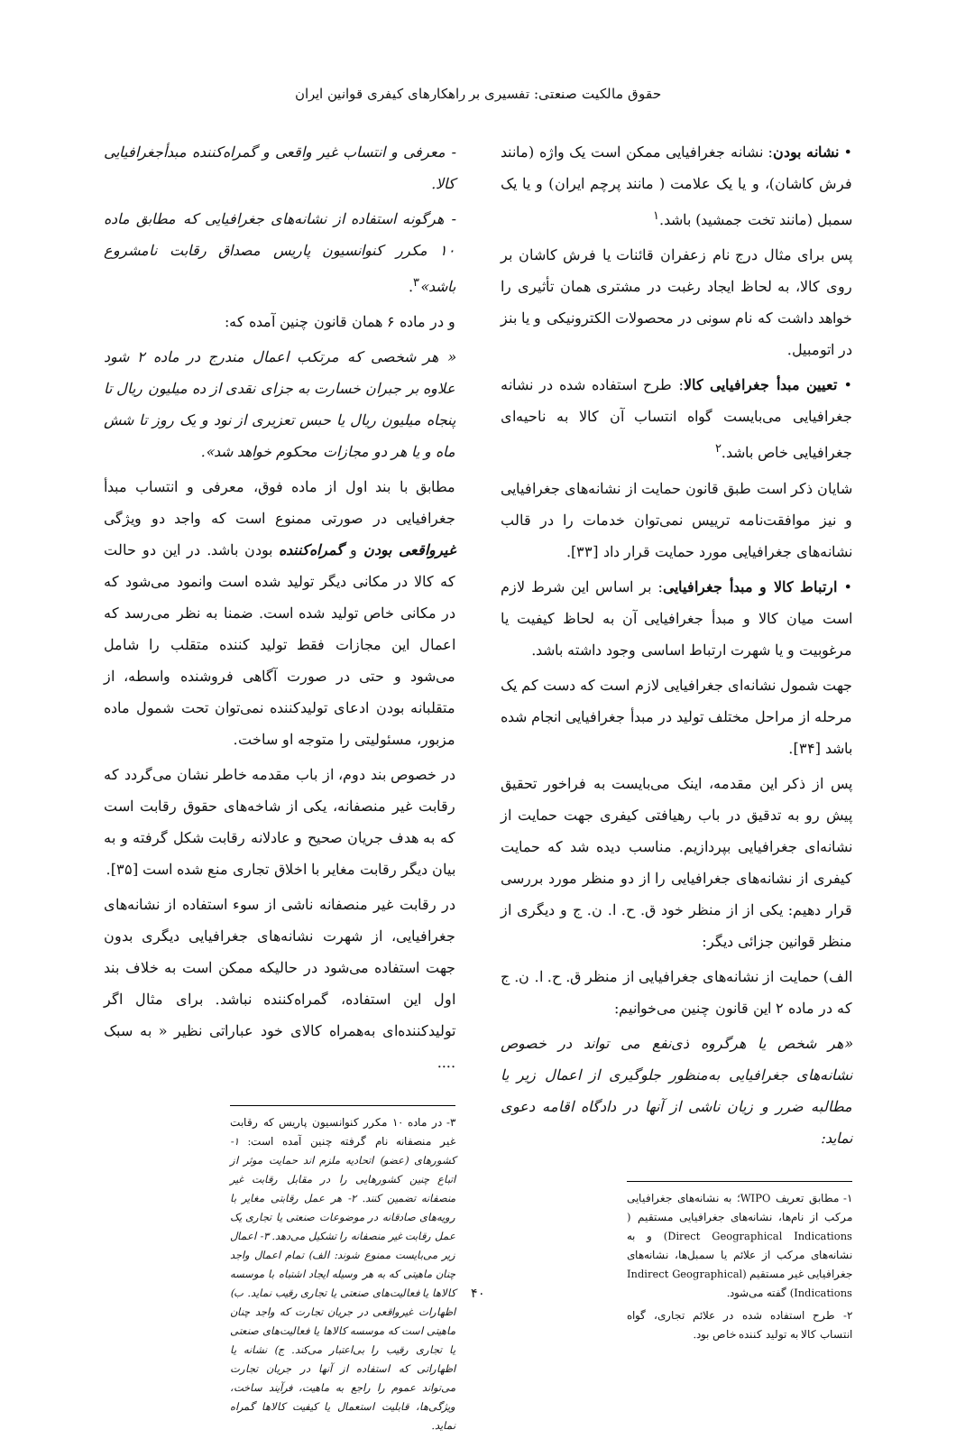حقوق مالکیت صنعتی: تفسیری بر راهکارهای کیفری قوانین ایران
• نشانه بودن: نشانه جغرافیایی ممکن است یک واژه (مانند فرش کاشان)، و یا یک علامت ( مانند پرچم ایران) و یا یک سمبل (مانند تخت جمشید) باشد.<sup>۱</sup>
پس برای مثال درج نام زعفران قائنات یا فرش کاشان بر روی کالا، به لحاظ ایجاد رغبت در مشتری همان تأثیری را خواهد داشت که نام سونی در محصولات الکترونیکی و یا بنز در اتومبیل.
• تعیین مبدأ جغرافیایی کالا: طرح استفاده شده در نشانه جغرافیایی می‌بایست گواه انتساب آن کالا به ناحیه‌ای جغرافیایی خاص باشد.<sup>۲</sup>
شایان ذکر است طبق قانون حمایت از نشانه‌های جغرافیایی و نیز موافقت‌نامه ترییس نمی‌توان خدمات را در قالب نشانه‌های جغرافیایی مورد حمایت قرار داد [۳۳].
• ارتباط کالا و مبدأ جغرافیایی: بر اساس این شرط لازم است میان کالا و مبدأ جغرافیایی آن به لحاظ کیفیت یا مرغوبیت و یا شهرت ارتباط اساسی وجود داشته باشد.
جهت شمول نشانه‌ای جغرافیایی لازم است که دست کم یک مرحله از مراحل مختلف تولید در مبدأ جغرافیایی انجام شده باشد [۳۴].
پس از ذکر این مقدمه، اینک می‌بایست به فراخور تحقیق پیش رو به تدقیق در باب رهیافتی کیفری جهت حمایت از نشانه‌ای جغرافیایی بپردازیم. مناسب دیده شد که حمایت کیفری از نشانه‌های جغرافیایی را از دو منظر مورد بررسی قرار دهیم: یکی از از منظر خود ق. ح. ا. ن. ج و دیگری از منظر قوانین جزائی دیگر:
الف) حمایت از نشانه‌های جغرافیایی از منظر ق. ح. ا. ن. ج که در ماده ۲ این قانون چنین می‌خوانیم:
«هر شخص یا هرگروه ذی‌نفع می تواند در خصوص نشانه‌های جغرافیایی به‌منظور جلوگیری از اعمال زیر یا مطالبه ضرر و زیان ناشی از آنها در دادگاه اقامه دعوی نماید:
۱- مطابق تعریف WIPO؛ به نشانه‌های جغرافیایی مرکب از نام‌ها، نشانه‌های جغرافیایی مستقیم ( Direct Geographical Indications) و به نشانه‌های مرکب از علائم یا سمبل‌ها، نشانه‌های جغرافیایی غیر مستقیم (Indirect Geographical Indications) گفته می‌شود.
۲- طرح استفاده شده در علائم تجاری، گواه انتساب کالا به تولید کننده خاص بود.
- معرفی و انتساب غیر واقعی و گمراه‌کننده مبدأجغرافیایی کالا.
- هرگونه استفاده از نشانه‌های جغرافیایی که مطابق ماده ۱۰ مکرر کنوانسیون پاریس مصداق رقابت نامشروع باشد»<sup>۳</sup>.
و در ماده ۶ همان قانون چنین آمده که:
« هر شخصی که مرتکب اعمال مندرج در ماده ۲ شود علاوه بر جبران خسارت به جزای نقدی از ده میلیون ریال تا پنجاه میلیون ریال یا حبس تعزیری از نود و یک روز تا شش ماه و یا هر دو مجازات محکوم خواهد شد».
مطابق با بند اول از ماده فوق، معرفی و انتساب مبدأ جغرافیایی در صورتی ممنوع است که واجد دو ویژگی غیرواقعی بودن و گمراه‌کننده بودن باشد. در این دو حالت که کالا در مکانی دیگر تولید شده است وانمود می‌شود که در مکانی خاص تولید شده است. ضمنا به نظر می‌رسد که اعمال این مجازات فقط تولید کننده متقلب را شامل می‌شود و حتی در صورت آگاهی فروشنده واسطه، از متقلبانه بودن ادعای تولیدکننده نمی‌توان تحت شمول ماده مزبور، مسئولیتی را متوجه او ساخت.
در خصوص بند دوم، از باب مقدمه خاطر نشان می‌گردد که رقابت غیر منصفانه، یکی از شاخه‌های حقوق رقابت است که به هدف جریان صحیح و عادلانه رقابت شکل گرفته و به بیان دیگر رقابت مغایر با اخلاق تجاری منع شده است [۳۵].
در رقابت غیر منصفانه ناشی از سوء استفاده از نشانه‌های جغرافیایی، از شهرت نشانه‌های جغرافیایی دیگری بدون جهت استفاده می‌شود در حالیکه ممکن است به خلاف بند اول این استفاده، گمراه‌کننده نباشد. برای مثال اگر تولیدکننده‌ای به‌همراه کالای خود عباراتی نظیر « به سبک ....
۳- در ماده ۱۰ مکرر کنوانسیون پاریس که رقابت غیر منصفانه نام گرفته چنین آمده است: ۱- کشورهای (عضو) اتحادیه ملزم اند حمایت موثر از اتباع چنین کشورهایی را در مقابل رقابت غیر منصفانه تضمین کنند. ۲- هر عمل رقابتی مغایر با رویه‌های صادقانه در موضوعات صنعتی یا تجاری یک عمل رقابت غیر منصفانه را تشکیل می‌دهد. ۳- اعمال زیر می‌بایست ممنوع شوند: الف) تمام اعمال واجد چنان ماهیتی که به هر وسیله ایجاد اشتباه با موسسه کالاها یا فعالیت‌های صنعتی یا تجاری رقیب نماید. ب) اظهارات غیرواقعی در جریان تجارت که واجد چنان ماهیتی است که موسسه کالاها یا فعالیت‌های صنعتی یا تجاری رقیب را بی‌اعتبار می‌کند. ج) نشانه یا اظهاراتی که استفاده از آنها در جریان تجارت می‌تواند عموم را راجع به ماهیت، فرآیند ساخت، ویژگی‌ها، قابلیت استعمال یا کیفیت کالاها گمراه نماید.
۴۰